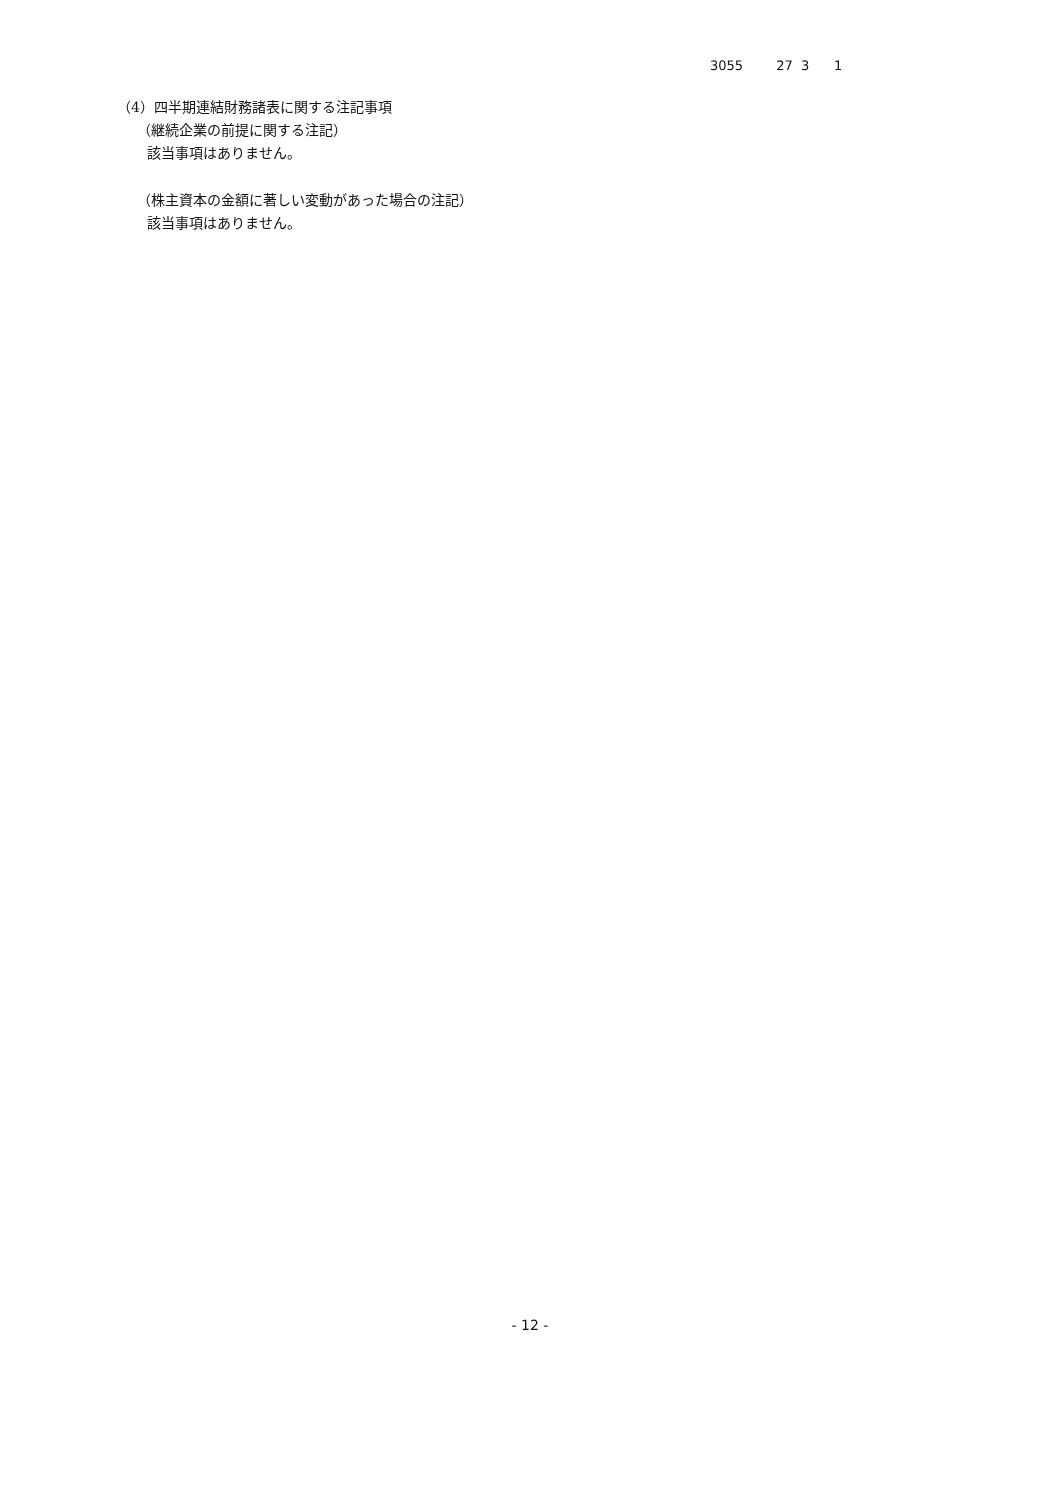3055 27 3 1
（4）四半期連結財務諸表に関する注記事項
（継続企業の前提に関する注記）
該当事項はありません。
（株主資本の金額に著しい変動があった場合の注記）
該当事項はありません。
- 12 -